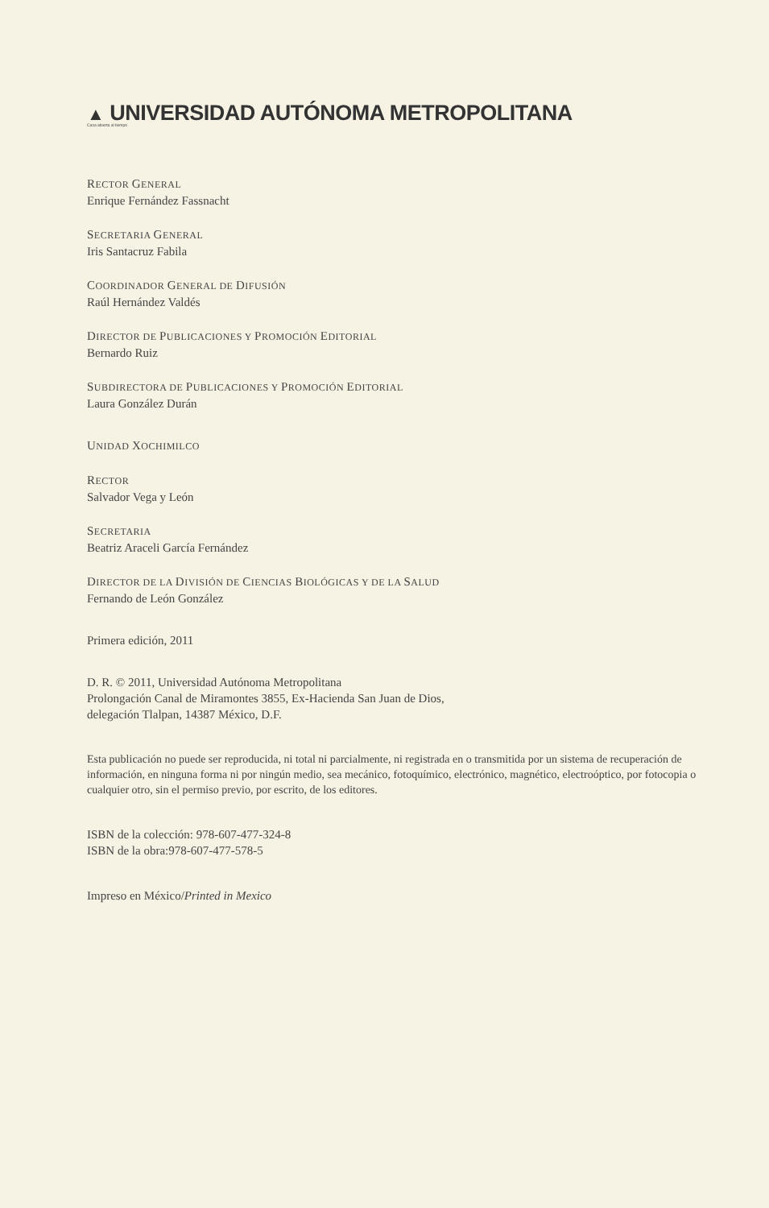▲ UNIVERSIDAD AUTÓNOMA METROPOLITANA
Casa abierta al tiempo
RECTOR GENERAL
Enrique Fernández Fassnacht
SECRETARIA GENERAL
Iris Santacruz Fabila
COORDINADOR GENERAL DE DIFUSIÓN
Raúl Hernández Valdés
DIRECTOR DE PUBLICACIONES Y PROMOCIÓN EDITORIAL
Bernardo Ruiz
SUBDIRECTORA DE PUBLICACIONES Y PROMOCIÓN EDITORIAL
Laura González Durán
UNIDAD XOCHIMILCO
RECTOR
Salvador Vega y León
SECRETARIA
Beatriz Araceli García Fernández
DIRECTOR DE LA DIVISIÓN DE CIENCIAS BIOLÓGICAS Y DE LA SALUD
Fernando de León González
Primera edición, 2011
D. R. © 2011, Universidad Autónoma Metropolitana
Prolongación Canal de Miramontes 3855, Ex-Hacienda San Juan de Dios,
delegación Tlalpan, 14387 México, D.F.
Esta publicación no puede ser reproducida, ni total ni parcialmente, ni registrada en o transmitida por un sistema de recuperación de información, en ninguna forma ni por ningún medio, sea mecánico, fotoquímico, electrónico, magnético, electroóptico, por fotocopia o cualquier otro, sin el permiso previo, por escrito, de los editores.
ISBN de la colección: 978-607-477-324-8
ISBN de la obra:978-607-477-578-5
Impreso en México/Printed in Mexico